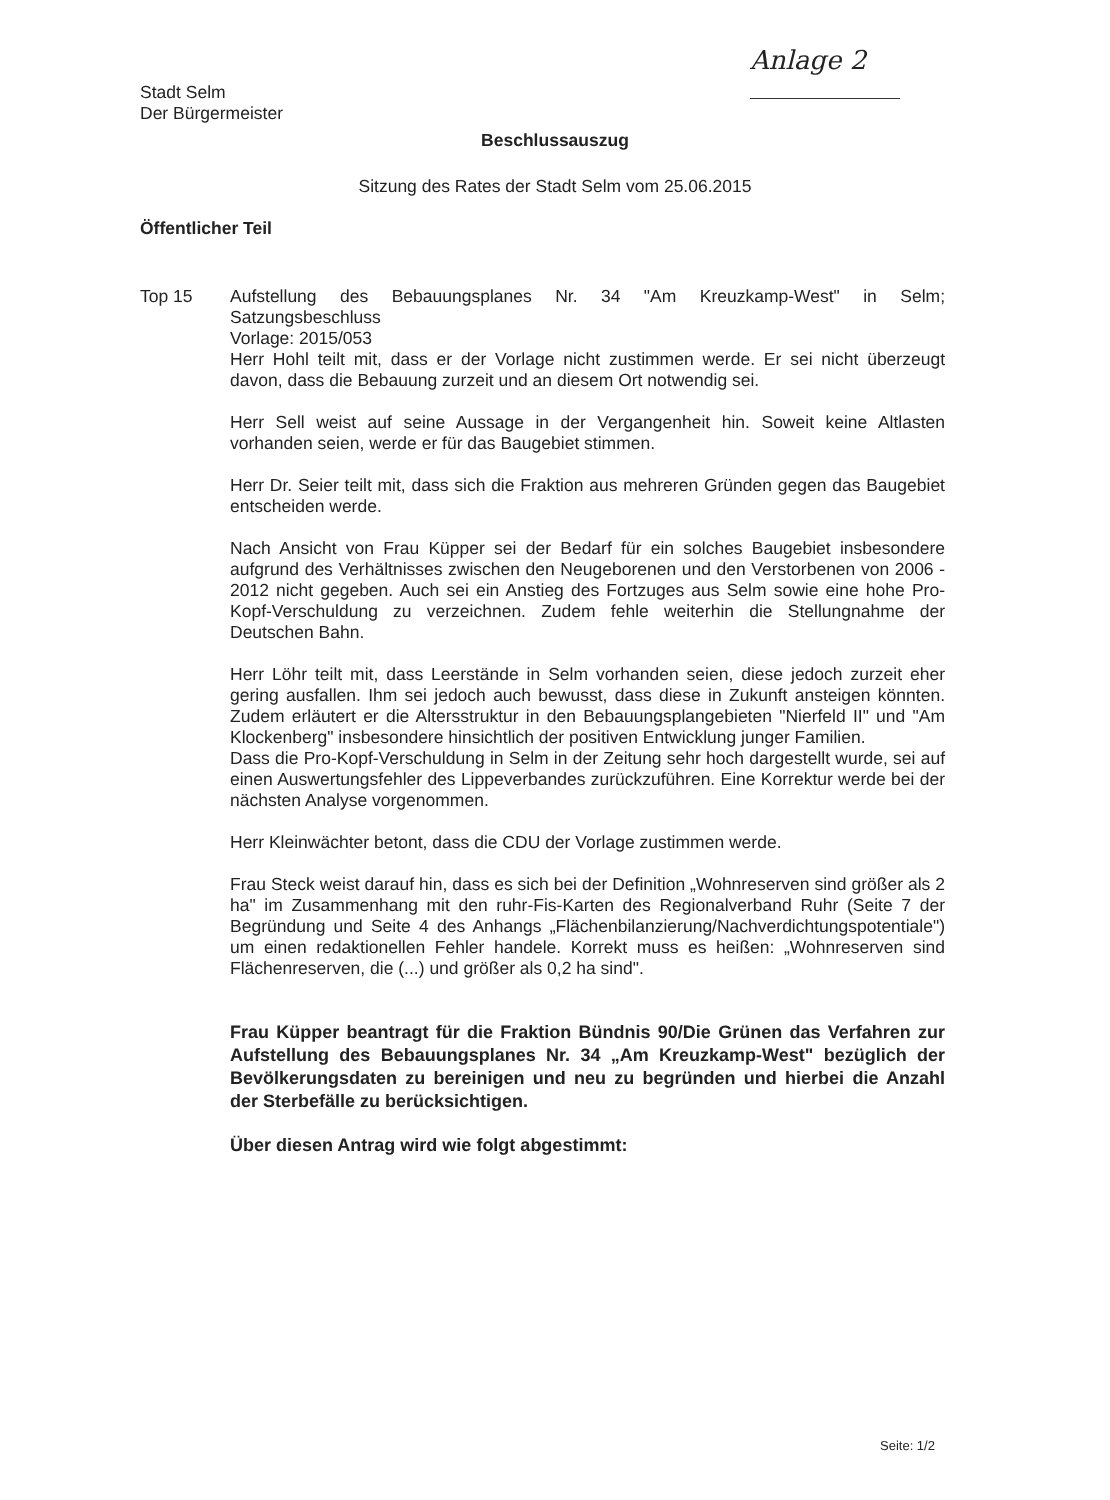Anlage 2
Stadt Selm
Der Bürgermeister
Beschlussauszug
Sitzung des Rates der Stadt Selm vom 25.06.2015
Öffentlicher Teil
Top 15
Aufstellung des Bebauungsplanes Nr. 34 "Am Kreuzkamp-West" in Selm; Satzungsbeschluss
Vorlage: 2015/053
Herr Hohl teilt mit, dass er der Vorlage nicht zustimmen werde. Er sei nicht überzeugt davon, dass die Bebauung zurzeit und an diesem Ort notwendig sei.
Herr Sell weist auf seine Aussage in der Vergangenheit hin. Soweit keine Altlasten vorhanden seien, werde er für das Baugebiet stimmen.
Herr Dr. Seier teilt mit, dass sich die Fraktion aus mehreren Gründen gegen das Baugebiet entscheiden werde.
Nach Ansicht von Frau Küpper sei der Bedarf für ein solches Baugebiet insbesondere aufgrund des Verhältnisses zwischen den Neugeborenen und den Verstorbenen von 2006 - 2012 nicht gegeben. Auch sei ein Anstieg des Fortzuges aus Selm sowie eine hohe Pro-Kopf-Verschuldung zu verzeichnen. Zudem fehle weiterhin die Stellungnahme der Deutschen Bahn.
Herr Löhr teilt mit, dass Leerstände in Selm vorhanden seien, diese jedoch zurzeit eher gering ausfallen. Ihm sei jedoch auch bewusst, dass diese in Zukunft ansteigen könnten. Zudem erläutert er die Altersstruktur in den Bebauungsplangebieten "Nierfeld II" und "Am Klockenberg" insbesondere hinsichtlich der positiven Entwicklung junger Familien.
Dass die Pro-Kopf-Verschuldung in Selm in der Zeitung sehr hoch dargestellt wurde, sei auf einen Auswertungsfehler des Lippeverbandes zurückzuführen. Eine Korrektur werde bei der nächsten Analyse vorgenommen.
Herr Kleinwächter betont, dass die CDU der Vorlage zustimmen werde.
Frau Steck weist darauf hin, dass es sich bei der Definition „Wohnreserven sind größer als 2 ha" im Zusammenhang mit den ruhr-Fis-Karten des Regionalverband Ruhr (Seite 7 der Begründung und Seite 4 des Anhangs „Flächenbilanzierung/Nachverdichtungspotentiale") um einen redaktionellen Fehler handele. Korrekt muss es heißen: „Wohnreserven sind Flächenreserven, die (...) und größer als 0,2 ha sind".
Frau Küpper beantragt für die Fraktion Bündnis 90/Die Grünen das Verfahren zur Aufstellung des Bebauungsplanes Nr. 34 „Am Kreuzkamp-West" bezüglich der Bevölkerungsdaten zu bereinigen und neu zu begründen und hierbei die Anzahl der Sterbefälle zu berücksichtigen.
Über diesen Antrag wird wie folgt abgestimmt:
Seite: 1/2